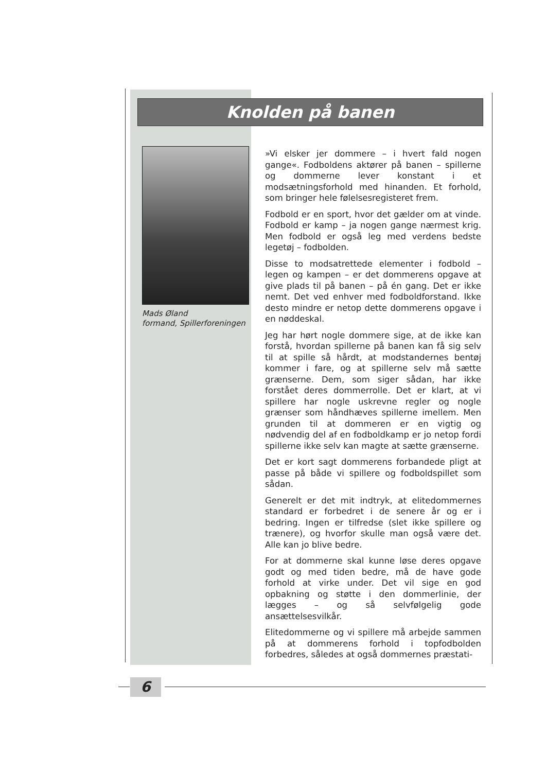Knolden på banen
Mads Øland
formand, Spillerforeningen
»Vi elsker jer dommere – i hvert fald nogen gange«. Fodboldens aktører på banen – spillerne og dommerne lever konstant i et modsætningsforhold med hinanden. Et forhold, som bringer hele følelsesregisteret frem.
Fodbold er en sport, hvor det gælder om at vinde. Fodbold er kamp – ja nogen gange nærmest krig. Men fodbold er også leg med verdens bedste legetøj – fodbolden.
Disse to modsatrettede elementer i fodbold – legen og kampen – er det dommerens opgave at give plads til på banen – på én gang. Det er ikke nemt. Det ved enhver med fodboldforstand. Ikke desto mindre er netop dette dommerens opgave i en nøddeskal.
Jeg har hørt nogle dommere sige, at de ikke kan forstå, hvordan spillerne på banen kan få sig selv til at spille så hårdt, at modstandernes bentøj kommer i fare, og at spillerne selv må sætte grænserne. Dem, som siger sådan, har ikke forstået deres dommerrolle. Det er klart, at vi spillere har nogle uskrevne regler og nogle grænser som håndhæves spillerne imellem. Men grunden til at dommeren er en vigtig og nødvendig del af en fodboldkamp er jo netop fordi spillerne ikke selv kan magte at sætte grænserne.
Det er kort sagt dommerens forbandede pligt at passe på både vi spillere og fodboldspillet som sådan.
Generelt er det mit indtryk, at elitedommernes standard er forbedret i de senere år og er i bedring. Ingen er tilfredse (slet ikke spillere og trænere), og hvorfor skulle man også være det. Alle kan jo blive bedre.
For at dommerne skal kunne løse deres opgave godt og med tiden bedre, må de have gode forhold at virke under. Det vil sige en god opbakning og støtte i den dommerlinie, der lægges – og så selvfølgelig gode ansættelsesvilkår.
Elitedommerne og vi spillere må arbejde sammen på at dommerens forhold i topfodbolden forbedres, således at også dommernes præstati-
6